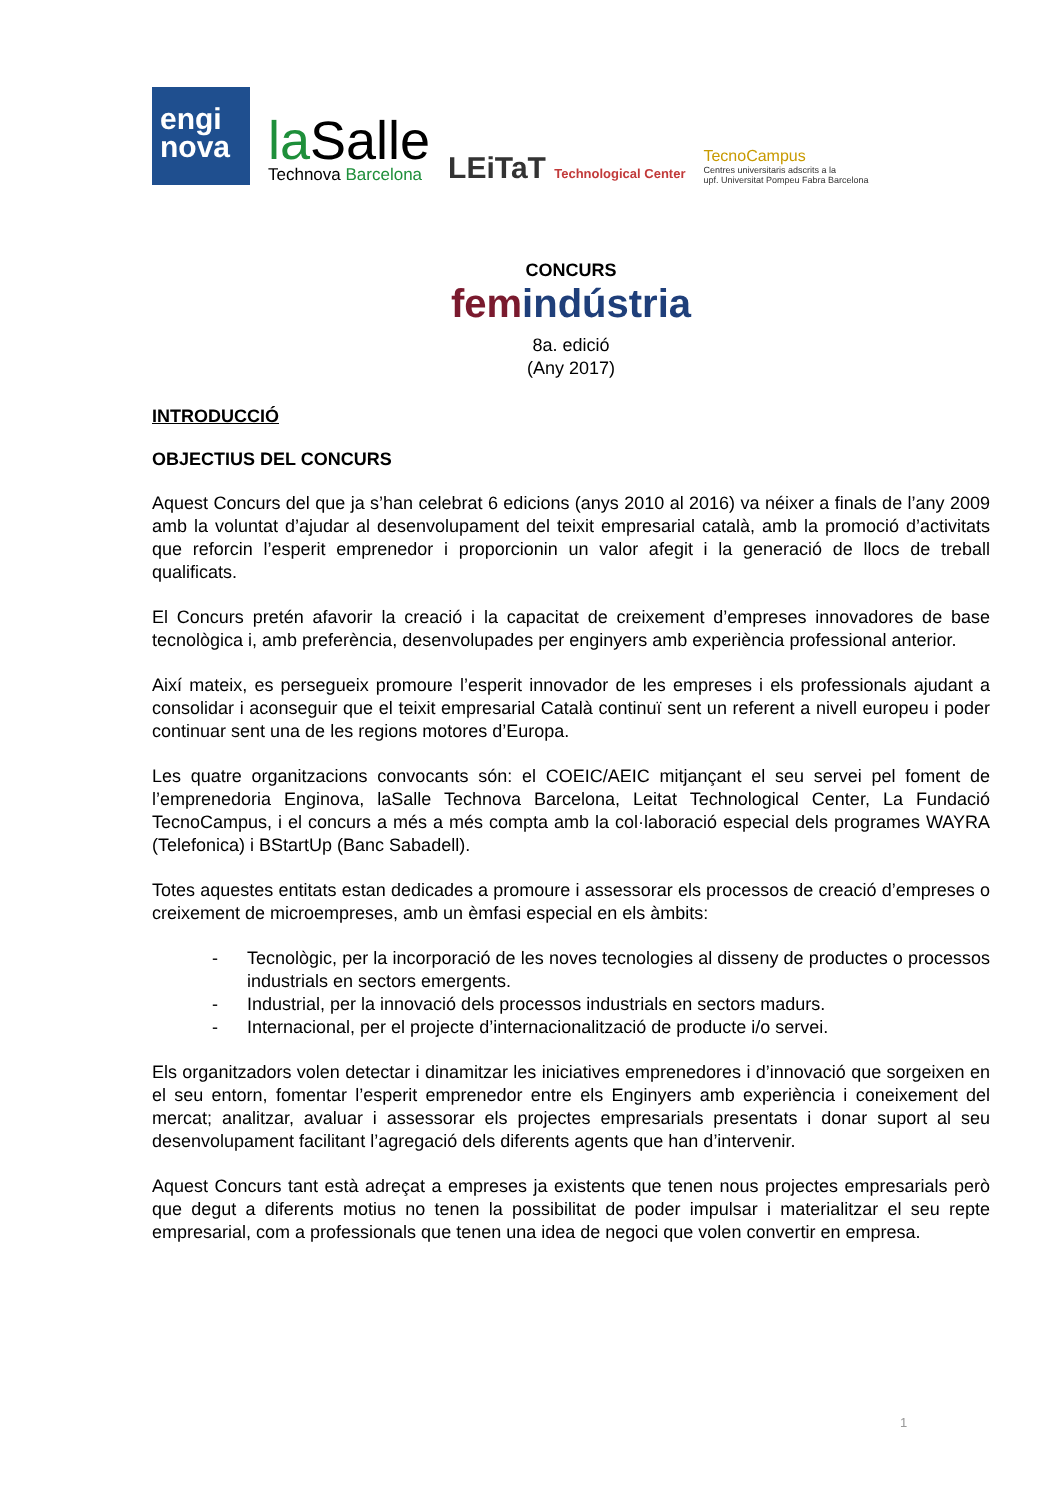engi
nova
la Salle
Technova Barcelona
LEiTaT Technological Center
TecnoCampus
Centres universitaris adscrits a la
upf. Universitat Pompeu Fabra Barcelona
CONCURS
femindústria
8a. edició
(Any 2017)
INTRODUCCIÓ
OBJECTIUS DEL CONCURS
Aquest Concurs del que ja s’han celebrat 6 edicions (anys 2010 al 2016) va néixer a finals de l’any 2009 amb la voluntat d’ajudar al desenvolupament del teixit empresarial català, amb la promoció d’activitats que reforcin l’esperit emprenedor i proporcionin un valor afegit i la generació de llocs de treball qualificats.
El Concurs pretén afavorir la creació i la capacitat de creixement d’empreses innovadores de base tecnològica i, amb preferència, desenvolupades per enginyers amb experiència professional anterior.
Així mateix, es persegueix promoure l’esperit innovador de les empreses i els professionals ajudant a consolidar i aconseguir que el teixit empresarial Català continuï sent un referent a nivell europeu i poder continuar sent una de les regions motores d’Europa.
Les quatre organitzacions convocants són: el COEIC/AEIC mitjançant el seu servei pel foment de l’emprenedoria Enginova, laSalle Technova Barcelona, Leitat Technological Center, La Fundació TecnoCampus, i el concurs a més a més compta amb la col·laboració especial dels programes WAYRA (Telefonica) i BStartUp (Banc Sabadell).
Totes aquestes entitats estan dedicades a promoure i assessorar els processos de creació d’empreses o creixement de microempreses, amb un èmfasi especial en els àmbits:
- Tecnològic, per la incorporació de les noves tecnologies al disseny de productes o processos industrials en sectors emergents.
- Industrial, per la innovació dels processos industrials en sectors madurs.
- Internacional, per el projecte d’internacionalització de producte i/o servei.
Els organitzadors volen detectar i dinamitzar les iniciatives emprenedores i d’innovació que sorgeixen en el seu entorn, fomentar l’esperit emprenedor entre els Enginyers amb experiència i coneixement del mercat; analitzar, avaluar i assessorar els projectes empresarials presentats i donar suport al seu desenvolupament facilitant l’agregació dels diferents agents que han d’intervenir.
Aquest Concurs tant està adreçat a empreses ja existents que tenen nous projectes empresarials però que degut a diferents motius no tenen la possibilitat de poder impulsar i materialitzar el seu repte empresarial, com a professionals que tenen una idea de negoci que volen convertir en empresa.
1